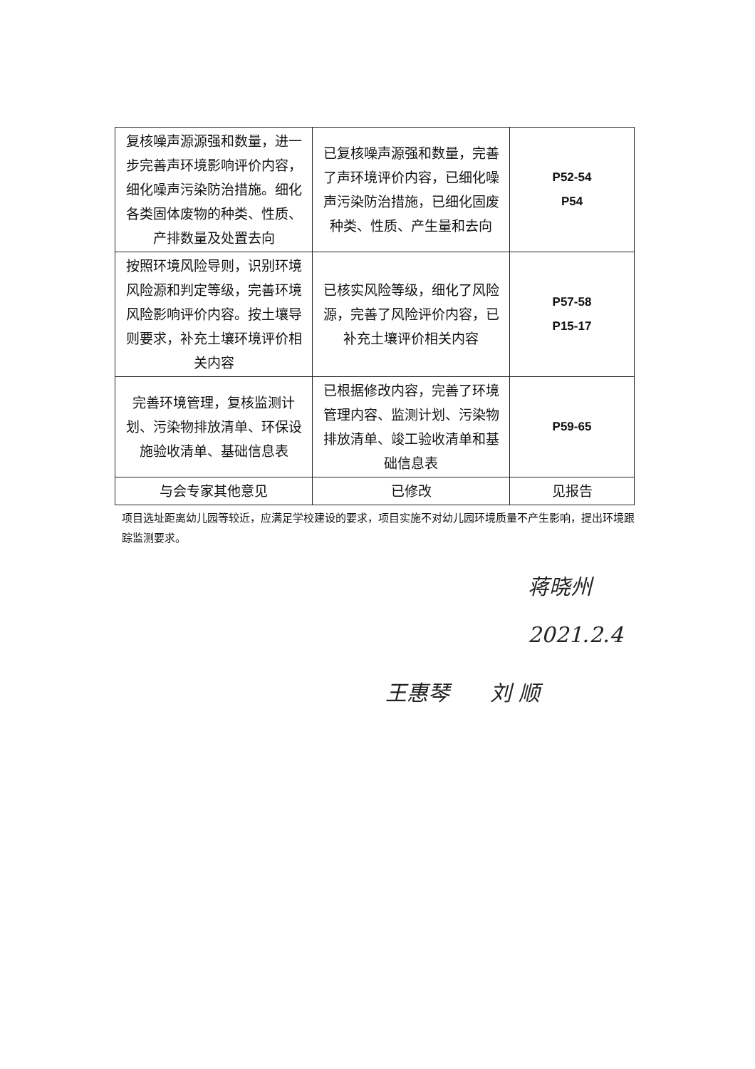| 复核噪声源源强和数量，进一步完善声环境影响评价内容，细化噪声污染防治措施。细化各类固体废物的种类、性质、产排数量及处置去向 | 已复核噪声源强和数量，完善了声环境评价内容，已细化噪声污染防治措施，已细化固废种类、性质、产生量和去向 | P52-54 P54 |
| 按照环境风险导则，识别环境风险源和判定等级，完善环境风险影响评价内容。按土壤导则要求，补充土壤环境评价相关内容 | 已核实风险等级，细化了风险源，完善了风险评价内容，已补充土壤评价相关内容 | P57-58 P15-17 |
| 完善环境管理，复核监测计划、污染物排放清单、环保设施验收清单、基础信息表 | 已根据修改内容，完善了环境管理内容、监测计划、污染物排放清单、竣工验收清单和基础信息表 | P59-65 |
| 与会专家其他意见 | 已修改 | 见报告 |
项目选址距离幼儿园等较近，应满足学校建设的要求，项目实施不对幼儿园环境质量不产生影响，提出环境跟踪监测要求。
蒋晓州
2021.2.4
王惠琴 刘 顺